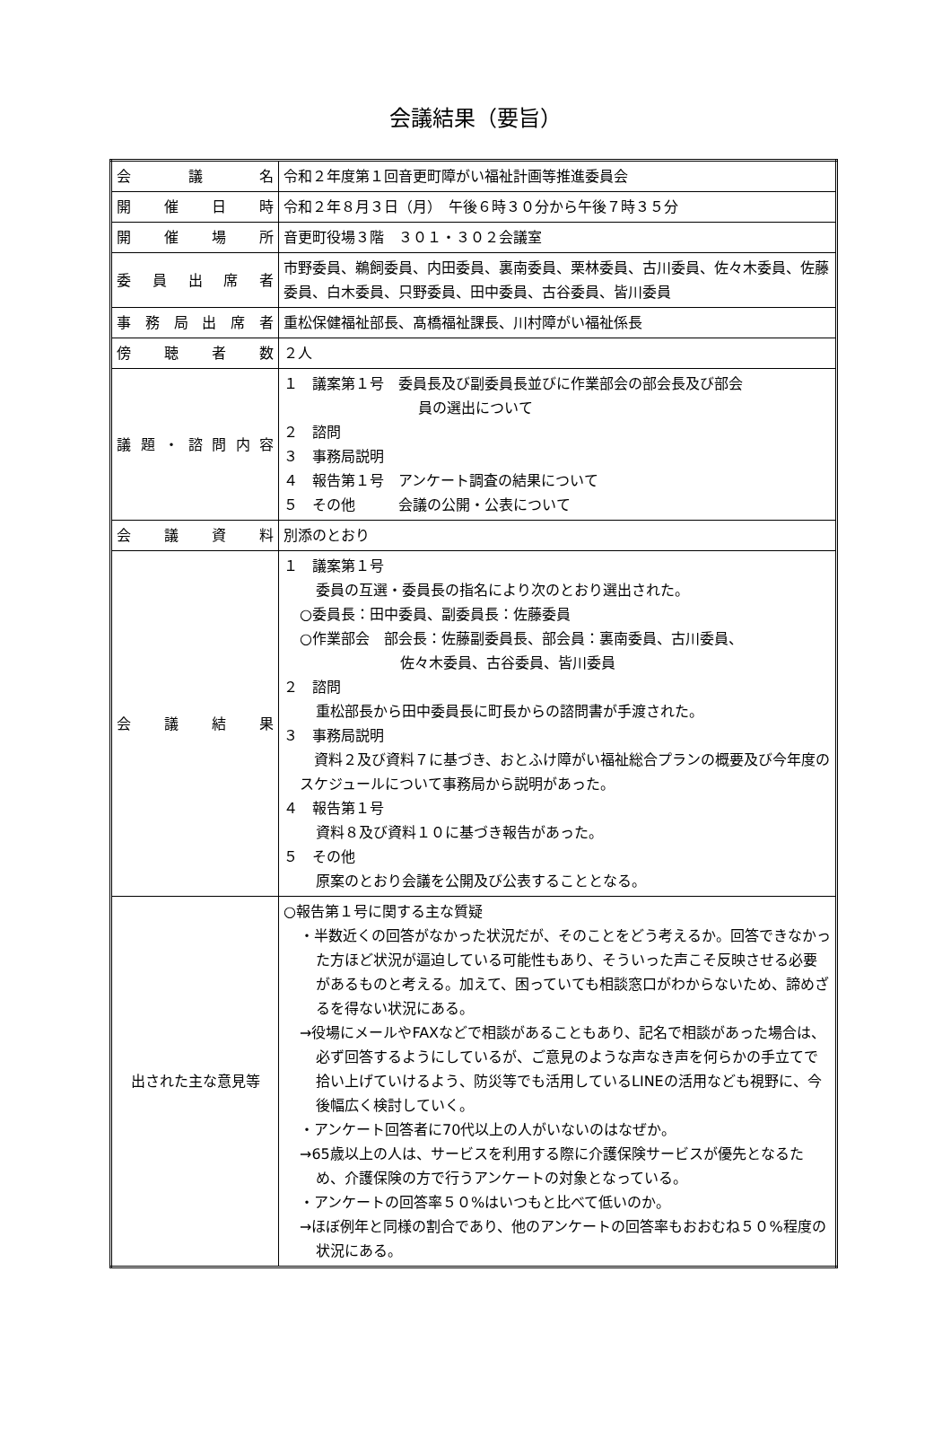会議結果（要旨）
| 会議名 | 令和２年度第１回音更町障がい福祉計画等推進委員会 |
| 開催日時 | 令和２年８月３日（月） 午後６時３０分から午後７時３５分 |
| 開催場所 | 音更町役場３階 ３０１・３０２会議室 |
| 委員出席者 | 市野委員、鵜飼委員、内田委員、裏南委員、栗林委員、古川委員、佐々木委員、佐藤委員、白木委員、只野委員、田中委員、古谷委員、皆川委員 |
| 事務局出席者 | 重松保健福祉部長、髙橋福祉課長、川村障がい福祉係長 |
| 傍聴者数 | ２人 |
| 議題・諮問内容 | １ 議案第１号 委員長及び副委員長並びに作業部会の部会長及び部会 員の選出について ２ 諮問 ３ 事務局説明 ４ 報告第１号 アンケート調査の結果について ５ その他 会議の公開・公表について |
| 会議資料 | 別添のとおり |
| 会議結果 | １ 議案第１号 委員の互選・委員長の指名により次のとおり選出された。 ○委員長：田中委員、副委員長：佐藤委員 ○作業部会 部会長：佐藤副委員長、部会員：裏南委員、古川委員、 佐々木委員、古谷委員、皆川委員 ２ 諮問 重松部長から田中委員長に町長からの諮問書が手渡された。 ３ 事務局説明 資料２及び資料７に基づき、おとふけ障がい福祉総合プランの概要及び今年度のスケジュールについて事務局から説明があった。 ４ 報告第１号 資料８及び資料１０に基づき報告があった。 ５ その他 原案のとおり会議を公開及び公表することとなる。 |
| 出された主な意見等 | ○報告第１号に関する主な質疑 ・半数近くの回答がなかった状況だが、そのことをどう考えるか。回答できなかった方ほど状況が逼迫している可能性もあり、そういった声こそ反映させる必要があるものと考える。加えて、困っていても相談窓口がわからないため、諦めざるを得ない状況にある。 →役場にメールやFAXなどで相談があることもあり、記名で相談があった場合は、必ず回答するようにしているが、ご意見のような声なき声を何らかの手立てで拾い上げていけるよう、防災等でも活用しているLINEの活用なども視野に、今後幅広く検討していく。 ・アンケート回答者に70代以上の人がいないのはなぜか。 →65歳以上の人は、サービスを利用する際に介護保険サービスが優先となるため、介護保険の方で行うアンケートの対象となっている。 ・アンケートの回答率５０%はいつもと比べて低いのか。 →ほぼ例年と同様の割合であり、他のアンケートの回答率もおおむね５０%程度の状況にある。 |